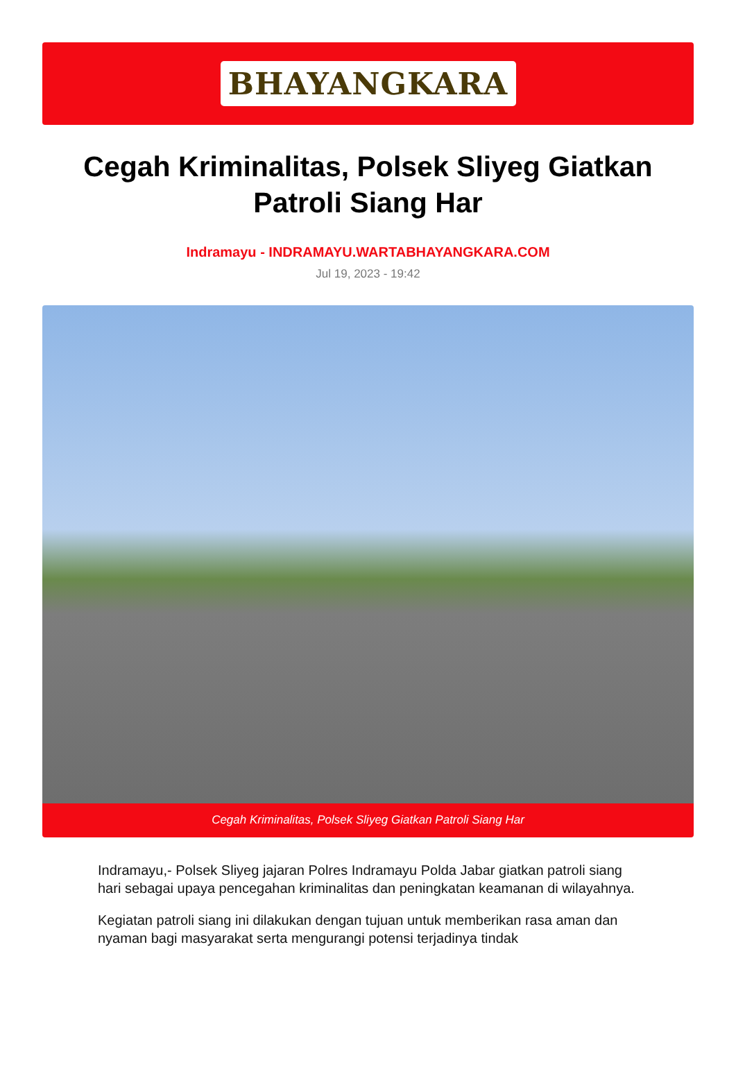BHAYANGKARA
Cegah Kriminalitas, Polsek Sliyeg Giatkan Patroli Siang Har
Indramayu - INDRAMAYU.WARTABHAYANGKARA.COM
Jul 19, 2023 - 19:42
Cegah Kriminalitas, Polsek Sliyeg Giatkan Patroli Siang Har
Indramayu,- Polsek Sliyeg jajaran Polres Indramayu Polda Jabar giatkan patroli siang hari sebagai upaya pencegahan kriminalitas dan peningkatan keamanan di wilayahnya.
Kegiatan patroli siang ini dilakukan dengan tujuan untuk memberikan rasa aman dan nyaman bagi masyarakat serta mengurangi potensi terjadinya tindak